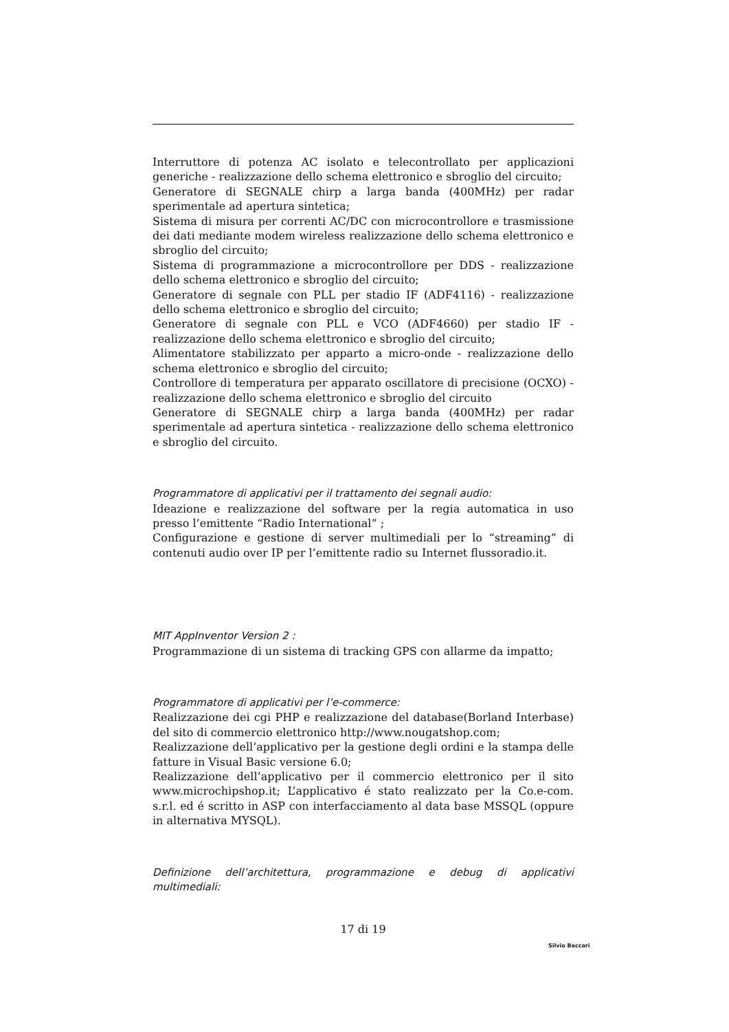Interruttore di potenza AC isolato e telecontrollato per applicazioni generiche - realizzazione dello schema elettronico e sbroglio del circuito;
Generatore di SEGNALE chirp a larga banda (400MHz) per radar sperimentale ad apertura sintetica;
Sistema di misura per correnti AC/DC con microcontrollore e trasmissione dei dati mediante modem wireless realizzazione dello schema elettronico e sbroglio del circuito;
Sistema di programmazione a microcontrollore per DDS - realizzazione dello schema elettronico e sbroglio del circuito;
Generatore di segnale con PLL per stadio IF (ADF4116) - realizzazione dello schema elettronico e sbroglio del circuito;
Generatore di segnale con PLL e VCO (ADF4660) per stadio IF - realizzazione dello schema elettronico e sbroglio del circuito;
Alimentatore stabilizzato per apparto a micro-onde - realizzazione dello schema elettronico e sbroglio del circuito;
Controllore di temperatura per apparato oscillatore di precisione (OCXO) - realizzazione dello schema elettronico e sbroglio del circuito
Generatore di SEGNALE chirp a larga banda (400MHz) per radar sperimentale ad apertura sintetica - realizzazione dello schema elettronico e sbroglio del circuito.
Programmatore di applicativi per il trattamento dei segnali audio:
Ideazione e realizzazione del software per la regia automatica in uso presso l’emittente “Radio International” ;
Configurazione e gestione di server multimediali per lo “streaming” di contenuti audio over IP per l’emittente radio su Internet flussoradio.it.
MIT AppInventor Version 2 :
Programmazione di un sistema di tracking GPS con allarme da impatto;
Programmatore di applicativi per l’e-commerce:
Realizzazione dei cgi PHP e realizzazione del database(Borland Interbase) del sito di commercio elettronico http://www.nougatshop.com;
Realizzazione dell’applicativo per la gestione degli ordini e la stampa delle fatture in Visual Basic versione 6.0;
Realizzazione dell’applicativo per il commercio elettronico per il sito www.microchipshop.it; L’applicativo é stato realizzato per la Co.e-com. s.r.l. ed é scritto in ASP con interfacciamento al data base MSSQL (oppure in alternativa MYSQL).
Definizione dell’architettura, programmazione e debug di applicativi multimediali:
17 di 19
Silvio Baccari